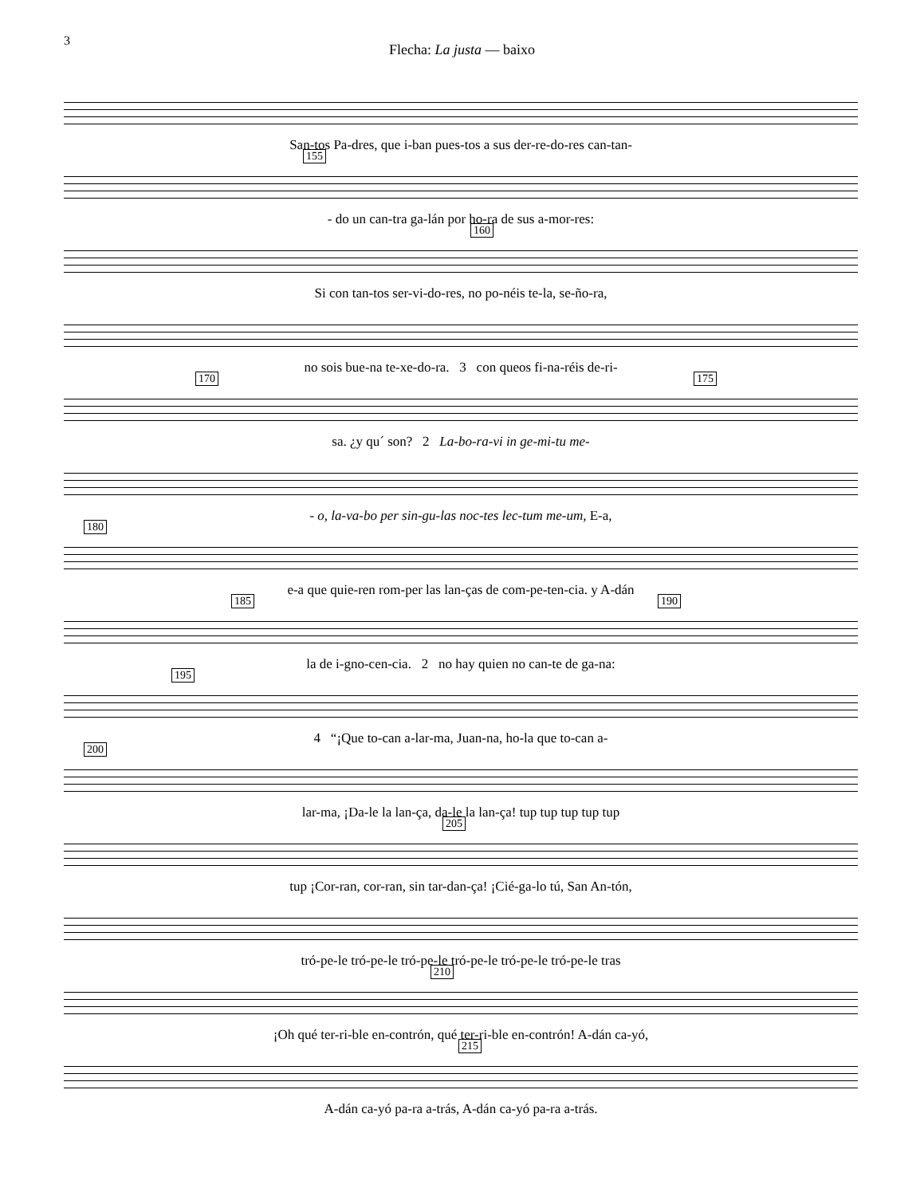3
Flecha: La justa — baixo
San-tos Pa-dres, que i-ban pues-tos a sus der-re-do-res can-tan-
155
- do un can-tra ga-lán por ho-ra de sus a-mor-res:
160
Si con tan-tos ser-vi-do-res, no po-néis te-la, se-ño-ra,
no sois bue-na te-xe-do-ra. 3 con queos fi-na-réis de-ri-
170 175
sa. ¿y qu´ son? 2 La-bo-ra-vi in ge-mi-tu me-
- o, la-va-bo per sin-gu-las noc-tes lec-tum me-um, E-a,
180
e-a que quie-ren rom-per las lan-ças de com-pe-ten-cia. y A-dán
185 190
la de i-gno-cen-cia. 2 no hay quien no can-te de ga-na:
195
4 “¡Que to-can a-lar-ma, Juan-na, ho-la que to-can a-
200
lar-ma, ¡Da-le la lan-ça, da-le la lan-ça! tup tup tup tup tup
205
tup ¡Cor-ran, cor-ran, sin tar-dan-ça! ¡Cié-ga-lo tú, San An-tón,
tró-pe-le tró-pe-le tró-pe-le tró-pe-le tró-pe-le tró-pe-le tras
210
¡Oh qué ter-ri-ble en-contrón, qué ter-ri-ble en-contrón! A-dán ca-yó,
215
A-dán ca-yó pa-ra a-trás, A-dán ca-yó pa-ra a-trás.